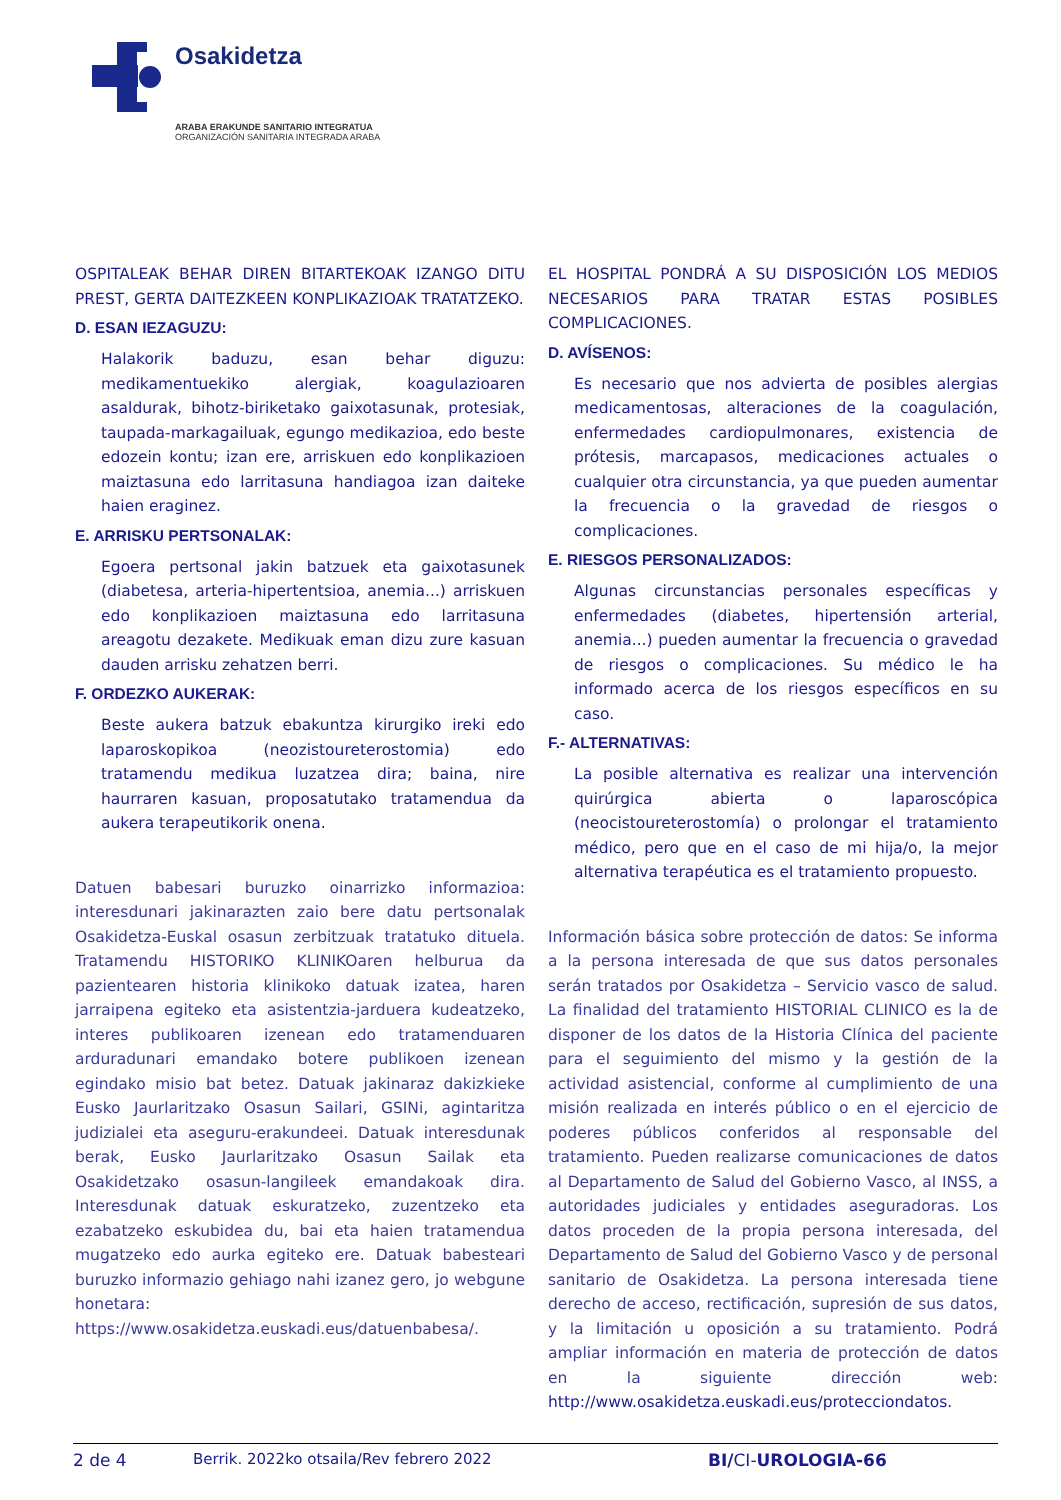Osakidetza
ARABA ERAKUNDE SANITARIO INTEGRATUA
ORGANIZACIÓN SANITARIA INTEGRADA ARABA
OSPITALEAK BEHAR DIREN BITARTEKOAK IZANGO DITU PREST, GERTA DAITEZKEEN KONPLIKAZIOAK TRATATZEKO.
D. ESAN IEZAGUZU:
Halakorik baduzu, esan behar diguzu: medikamentuekiko alergiak, koagulazioaren asaldurak, bihotz-biriketako gaixotasunak, protesiak, taupada-markagailuak, egungo medikazioa, edo beste edozein kontu; izan ere, arriskuen edo konplikazioen maiztasuna edo larritasuna handiagoa izan daiteke haien eraginez.
E. ARRISKU PERTSONALAK:
Egoera pertsonal jakin batzuek eta gaixotasunek (diabetesa, arteria-hipertentsioa, anemia...) arriskuen edo konplikazioen maiztasuna edo larritasuna areagotu dezakete. Medikuak eman dizu zure kasuan dauden arrisku zehatzen berri.
F. ORDEZKO AUKERAK:
Beste aukera batzuk ebakuntza kirurgiko ireki edo laparoskopikoa (neozistoureterostomia) edo tratamendu medikua luzatzea dira; baina, nire haurraren kasuan, proposatutako tratamendua da aukera terapeutikorik onena.
Datuen babesari buruzko oinarrizko informazioa: interesdunari jakinarazten zaio bere datu pertsonalak Osakidetza-Euskal osasun zerbitzuak tratatuko dituela. Tratamendu HISTORIKO KLINIKOaren helburua da pazientearen historia klinikoko datuak izatea, haren jarraipena egiteko eta asistentzia-jarduera kudeatzeko, interes publikoaren izenean edo tratamenduaren arduradunari emandako botere publikoen izenean egindako misio bat betez. Datuak jakinaraz dakizkieke Eusko Jaurlaritzako Osasun Sailari, GSINi, agintaritza judizialei eta aseguru-erakundeei. Datuak interesdunak berak, Eusko Jaurlaritzako Osasun Sailak eta Osakidetzako osasun-langileek emandakoak dira. Interesdunak datuak eskuratzeko, zuzentzeko eta ezabatzeko eskubidea du, bai eta haien tratamendua mugatzeko edo aurka egiteko ere. Datuak babesteari buruzko informazio gehiago nahi izanez gero, jo webgune honetara:
https://www.osakidetza.euskadi.eus/datuenbabesa/.
EL HOSPITAL PONDRÁ A SU DISPOSICIÓN LOS MEDIOS NECESARIOS PARA TRATAR ESTAS POSIBLES COMPLICACIONES.
D. AVÍSENOS:
Es necesario que nos advierta de posibles alergias medicamentosas, alteraciones de la coagulación, enfermedades cardiopulmonares, existencia de prótesis, marcapasos, medicaciones actuales o cualquier otra circunstancia, ya que pueden aumentar la frecuencia o la gravedad de riesgos o complicaciones.
E. RIESGOS PERSONALIZADOS:
Algunas circunstancias personales específicas y enfermedades (diabetes, hipertensión arterial, anemia...) pueden aumentar la frecuencia o gravedad de riesgos o complicaciones. Su médico le ha informado acerca de los riesgos específicos en su caso.
F.- ALTERNATIVAS:
La posible alternativa es realizar una intervención quirúrgica abierta o laparoscópica (neocistoureterostomía) o prolongar el tratamiento médico, pero que en el caso de mi hija/o, la mejor alternativa terapéutica es el tratamiento propuesto.
Información básica sobre protección de datos: Se informa a la persona interesada de que sus datos personales serán tratados por Osakidetza – Servicio vasco de salud. La finalidad del tratamiento HISTORIAL CLINICO es la de disponer de los datos de la Historia Clínica del paciente para el seguimiento del mismo y la gestión de la actividad asistencial, conforme al cumplimiento de una misión realizada en interés público o en el ejercicio de poderes públicos conferidos al responsable del tratamiento. Pueden realizarse comunicaciones de datos al Departamento de Salud del Gobierno Vasco, al INSS, a autoridades judiciales y entidades aseguradoras. Los datos proceden de la propia persona interesada, del Departamento de Salud del Gobierno Vasco y de personal sanitario de Osakidetza. La persona interesada tiene derecho de acceso, rectificación, supresión de sus datos, y la limitación u oposición a su tratamiento. Podrá ampliar información en materia de protección de datos en la siguiente dirección web: http://www.osakidetza.euskadi.eus/protecciondatos.
2 de 4 Berrik. 2022ko otsaila/Rev febrero 2022 BI/CI-UROLOGIA-66